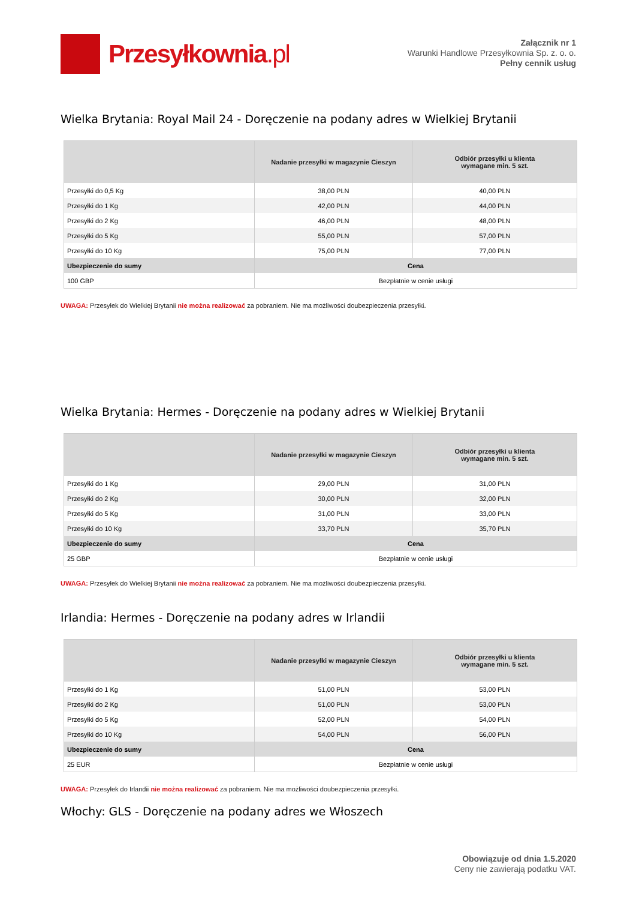Przesyłkownia.pl
Załącznik nr 1
Warunki Handlowe Przesyłkownia Sp. z. o. o.
Pełny cennik usług
Wielka Brytania: Royal Mail 24 - Doręczenie na podany adres w Wielkiej Brytanii
| | Nadanie przesyłki w magazynie Cieszyn | Odbiór przesyłki u klienta wymagane min. 5 szt. |
| --- | --- | --- |
| Przesyłki do 0,5 Kg | 38,00 PLN | 40,00 PLN |
| Przesyłki do 1 Kg | 42,00 PLN | 44,00 PLN |
| Przesyłki do 2 Kg | 46,00 PLN | 48,00 PLN |
| Przesyłki do 5 Kg | 55,00 PLN | 57,00 PLN |
| Przesyłki do 10 Kg | 75,00 PLN | 77,00 PLN |
| Ubezpieczenie do sumy | Cena | |
| 100 GBP | Bezpłatnie w cenie usługi | |
UWAGA: Przesyłek do Wielkiej Brytanii nie można realizować za pobraniem. Nie ma możliwości doubezpieczenia przesyłki.
Wielka Brytania: Hermes - Doręczenie na podany adres w Wielkiej Brytanii
| | Nadanie przesyłki w magazynie Cieszyn | Odbiór przesyłki u klienta wymagane min. 5 szt. |
| --- | --- | --- |
| Przesyłki do 1 Kg | 29,00 PLN | 31,00 PLN |
| Przesyłki do 2 Kg | 30,00 PLN | 32,00 PLN |
| Przesyłki do 5 Kg | 31,00 PLN | 33,00 PLN |
| Przesyłki do 10 Kg | 33,70 PLN | 35,70 PLN |
| Ubezpieczenie do sumy | Cena | |
| 25 GBP | Bezpłatnie w cenie usługi | |
UWAGA: Przesyłek do Wielkiej Brytanii nie można realizować za pobraniem. Nie ma możliwości doubezpieczenia przesyłki.
Irlandia: Hermes - Doręczenie na podany adres w Irlandii
| | Nadanie przesyłki w magazynie Cieszyn | Odbiór przesyłki u klienta wymagane min. 5 szt. |
| --- | --- | --- |
| Przesyłki do 1 Kg | 51,00 PLN | 53,00 PLN |
| Przesyłki do 2 Kg | 51,00 PLN | 53,00 PLN |
| Przesyłki do 5 Kg | 52,00 PLN | 54,00 PLN |
| Przesyłki do 10 Kg | 54,00 PLN | 56,00 PLN |
| Ubezpieczenie do sumy | Cena | |
| 25 EUR | Bezpłatnie w cenie usługi | |
UWAGA: Przesyłek do Irlandii nie można realizować za pobraniem. Nie ma możliwości doubezpieczenia przesyłki.
Włochy: GLS - Doręczenie na podany adres we Włoszech
Obowiązuje od dnia 1.5.2020
Ceny nie zawierają podatku VAT.